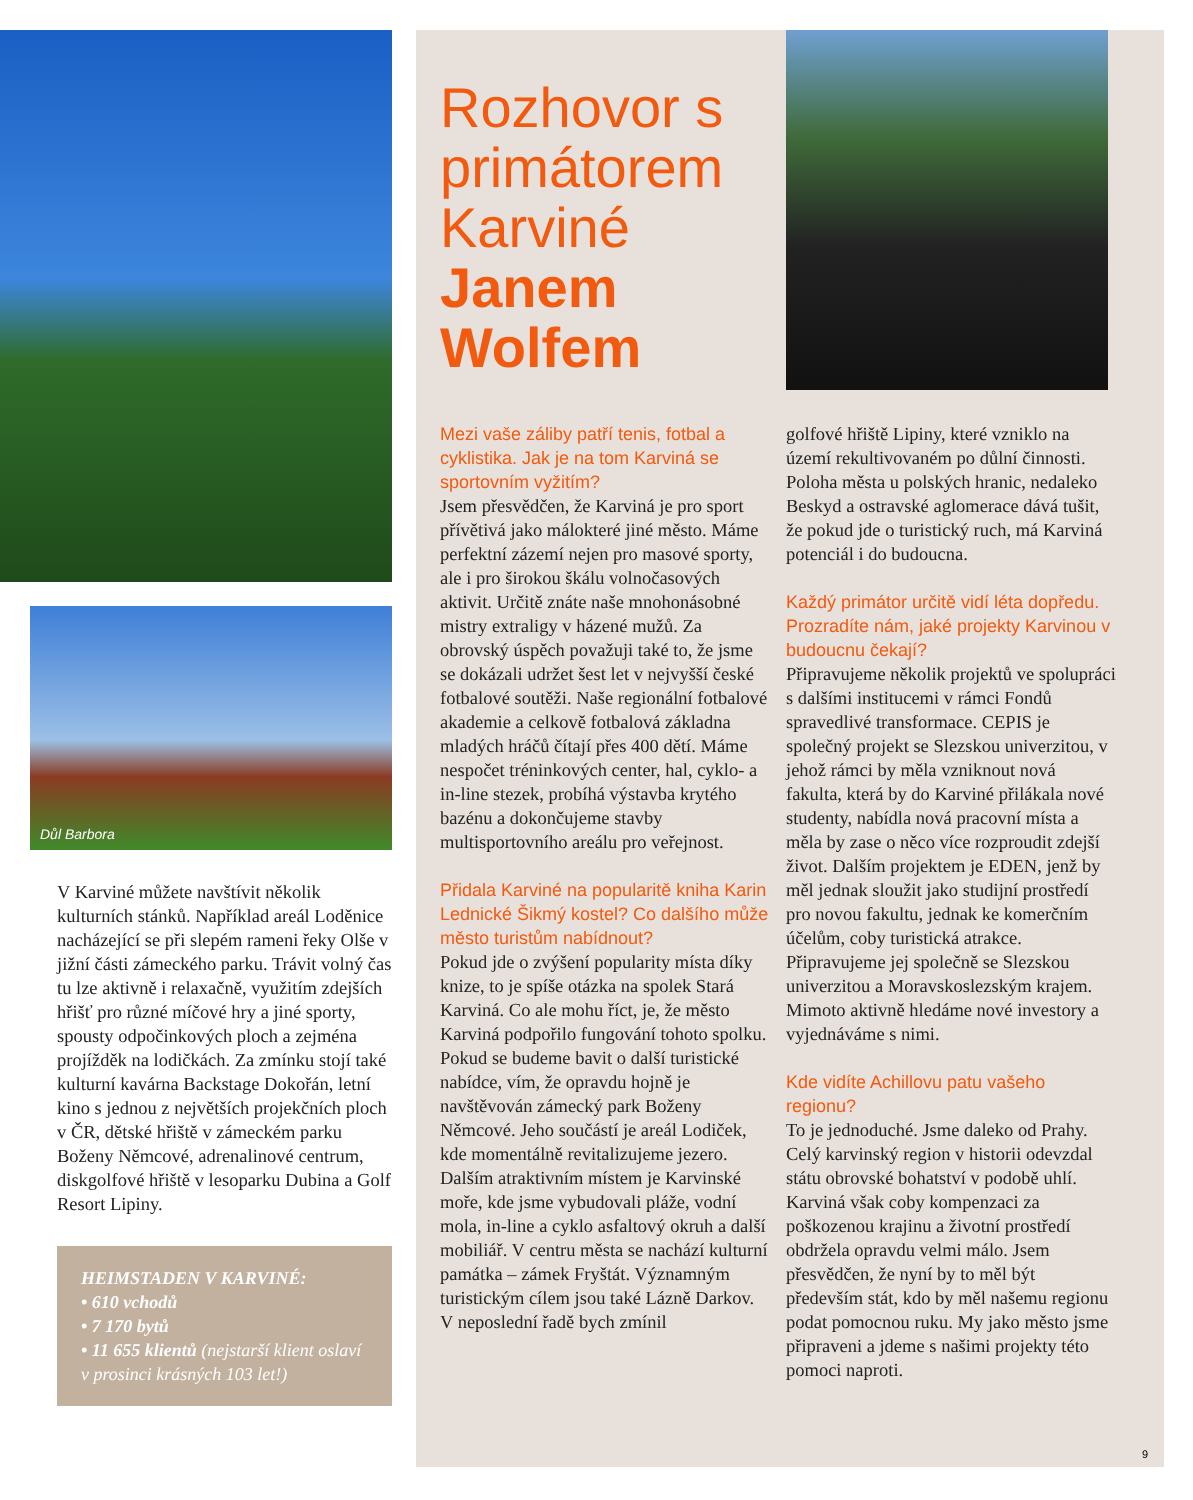Důl Barbora
V Karviné můžete navštívit několik kulturních stánků. Například areál Loděnice nacházející se při slepém rameni řeky Olše v jižní části zámeckého parku. Trávit volný čas tu lze aktivně i relaxačně, využitím zdejších hřišť pro různé míčové hry a jiné sporty, spousty odpočinkových ploch a zejména projížděk na lodičkách. Za zmínku stojí také kulturní kavárna Backstage Dokořán, letní kino s jednou z největších projekčních ploch v ČR, dětské hřiště v zámeckém parku Boženy Němcové, adrenalinové centrum, diskgolfové hřiště v lesoparku Dubina a Golf Resort Lipiny.
HEIMSTADEN V KARVINÉ:
• 610 vchodů
• 7 170 bytů
• 11 655 klientů (nejstarší klient oslaví v prosinci krásných 103 let!)
Rozhovor s primátorem Karviné Janem Wolfem
Mezi vaše záliby patří tenis, fotbal a cyklistika. Jak je na tom Karviná se sportovním vyžitím?
Jsem přesvědčen, že Karviná je pro sport přívětivá jako málokteré jiné město. Máme perfektní zázemí nejen pro masové sporty, ale i pro širokou škálu volnočasových aktivit. Určitě znáte naše mnohonásobné mistry extraligy v házené mužů. Za obrovský úspěch považuji také to, že jsme se dokázali udržet šest let v nejvyšší české fotbalové soutěži. Naše regionální fotbalové akademie a celkově fotbalová základna mladých hráčů čítají přes 400 dětí. Máme nespočet tréninkových center, hal, cyklo- a in-line stezek, probíhá výstavba krytého bazénu a dokončujeme stavby multisportovního areálu pro veřejnost.
Přidala Karviné na popularitě kniha Karin Lednické Šikmý kostel? Co dalšího může město turistům nabídnout?
Pokud jde o zvýšení popularity místa díky knize, to je spíše otázka na spolek Stará Karviná. Co ale mohu říct, je, že město Karviná podpořilo fungování tohoto spolku. Pokud se budeme bavit o další turistické nabídce, vím, že opravdu hojně je navštěvován zámecký park Boženy Němcové. Jeho součástí je areál Lodiček, kde momentálně revitalizujeme jezero. Dalším atraktivním místem je Karvinské moře, kde jsme vybudovali pláže, vodní mola, in-line a cyklo asfaltový okruh a další mobiliář. V centru města se nachází kulturní památka – zámek Fryštát. Významným turistickým cílem jsou také Lázně Darkov. V neposlední řadě bych zmínil
golfové hřiště Lipiny, které vzniklo na území rekultivovaném po důlní činnosti. Poloha města u polských hranic, nedaleko Beskyd a ostravské aglomerace dává tušit, že pokud jde o turistický ruch, má Karviná potenciál i do budoucna.
Každý primátor určitě vidí léta dopředu. Prozradíte nám, jaké projekty Karvinou v budoucnu čekají?
Připravujeme několik projektů ve spolupráci s dalšími institucemi v rámci Fondů spravedlivé transformace. CEPIS je společný projekt se Slezskou univerzitou, v jehož rámci by měla vzniknout nová fakulta, která by do Karviné přilákala nové studenty, nabídla nová pracovní místa a měla by zase o něco více rozproudit zdejší život. Dalším projektem je EDEN, jenž by měl jednak sloužit jako studijní prostředí pro novou fakultu, jednak ke komerčním účelům, coby turistická atrakce. Připravujeme jej společně se Slezskou univerzitou a Moravskoslezským krajem. Mimoto aktivně hledáme nové investory a vyjednáváme s nimi.
Kde vidíte Achillovu patu vašeho regionu?
To je jednoduché. Jsme daleko od Prahy. Celý karvinský region v historii odevzdal státu obrovské bohatství v podobě uhlí. Karviná však coby kompenzaci za poškozenou krajinu a životní prostředí obdržela opravdu velmi málo. Jsem přesvědčen, že nyní by to měl být především stát, kdo by měl našemu regionu podat pomocnou ruku. My jako město jsme připraveni a jdeme s našimi projekty této pomoci naproti.
9